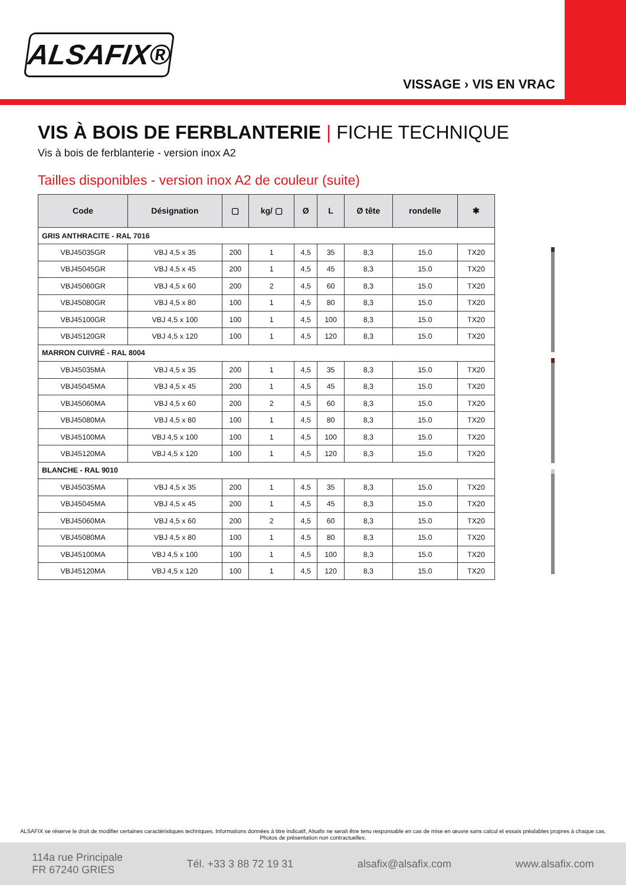ALSAFIX®
VISSAGE › VIS EN VRAC
VIS À BOIS DE FERBLANTERIE | FICHE TECHNIQUE
Vis à bois de ferblanterie - version inox A2
Tailles disponibles - version inox A2 de couleur (suite)
| Code | Désignation | ▢ | kg/ ▢ | Ø | L | Ø tête | rondelle | ✱ |
| --- | --- | --- | --- | --- | --- | --- | --- | --- |
| GRIS ANTHRACITE - RAL 7016 | | | | | | | | |
| VBJ45035GR | VBJ 4,5 x 35 | 200 | 1 | 4,5 | 35 | 8,3 | 15.0 | TX20 |
| VBJ45045GR | VBJ 4,5 x 45 | 200 | 1 | 4,5 | 45 | 8,3 | 15.0 | TX20 |
| VBJ45060GR | VBJ 4,5 x 60 | 200 | 2 | 4,5 | 60 | 8,3 | 15.0 | TX20 |
| VBJ45080GR | VBJ 4,5 x 80 | 100 | 1 | 4,5 | 80 | 8,3 | 15.0 | TX20 |
| VBJ45100GR | VBJ 4,5 x 100 | 100 | 1 | 4,5 | 100 | 8,3 | 15.0 | TX20 |
| VBJ45120GR | VBJ 4,5 x 120 | 100 | 1 | 4,5 | 120 | 8,3 | 15.0 | TX20 |
| MARRON CUIVRÉ - RAL 8004 | | | | | | | | |
| VBJ45035MA | VBJ 4,5 x 35 | 200 | 1 | 4,5 | 35 | 8,3 | 15.0 | TX20 |
| VBJ45045MA | VBJ 4,5 x 45 | 200 | 1 | 4,5 | 45 | 8,3 | 15.0 | TX20 |
| VBJ45060MA | VBJ 4,5 x 60 | 200 | 2 | 4,5 | 60 | 8,3 | 15.0 | TX20 |
| VBJ45080MA | VBJ 4,5 x 80 | 100 | 1 | 4,5 | 80 | 8,3 | 15.0 | TX20 |
| VBJ45100MA | VBJ 4,5 x 100 | 100 | 1 | 4,5 | 100 | 8,3 | 15.0 | TX20 |
| VBJ45120MA | VBJ 4,5 x 120 | 100 | 1 | 4,5 | 120 | 8,3 | 15.0 | TX20 |
| BLANCHE - RAL 9010 | | | | | | | | |
| VBJ45035MA | VBJ 4,5 x 35 | 200 | 1 | 4,5 | 35 | 8,3 | 15.0 | TX20 |
| VBJ45045MA | VBJ 4,5 x 45 | 200 | 1 | 4,5 | 45 | 8,3 | 15.0 | TX20 |
| VBJ45060MA | VBJ 4,5 x 60 | 200 | 2 | 4,5 | 60 | 8,3 | 15.0 | TX20 |
| VBJ45080MA | VBJ 4,5 x 80 | 100 | 1 | 4,5 | 80 | 8,3 | 15.0 | TX20 |
| VBJ45100MA | VBJ 4,5 x 100 | 100 | 1 | 4,5 | 100 | 8,3 | 15.0 | TX20 |
| VBJ45120MA | VBJ 4,5 x 120 | 100 | 1 | 4,5 | 120 | 8,3 | 15.0 | TX20 |
ALSAFIX se réserve le droit de modifier certaines caractéristiques techniques. Informations données à titre indicatif, Alsafix ne serait être tenu responsable en cas de mise en œuvre sans calcul et essais préalables propres à chaque cas.
Photos de présentation non contractuelles.
114a rue Principale
FR 67240 GRIES
Tél. +33 3 88 72 19 31 alsafix@alsafix.com www.alsafix.com